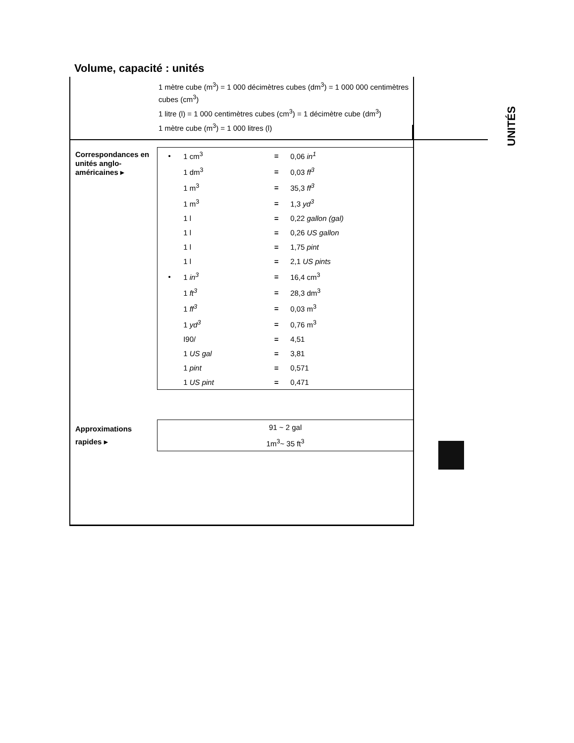Volume, capacité : unités
1 mètre cube (m<sup>3</sup>) = 1 000 décimètres cubes (dm<sup>3</sup>) = 1 000 000 centimètres cubes (cm<sup>3</sup>)
1 litre (l) = 1 000 centimètres cubes (cm<sup>3</sup>) = 1 décimètre cube (dm<sup>3</sup>)
1 mètre cube (m<sup>3</sup>) = 1 000 litres (l)
Correspondances en unités anglo-américaines ▸
| • | 1 cm<sup>3</sup> | = | 0,06 in<sup>1</sup> |
| | 1 dm<sup>3</sup> | = | 0,03 ff<sup>3</sup> |
| | 1 m<sup>3</sup> | = | 35,3 ff<sup>3</sup> |
| | 1 m<sup>3</sup> | = | 1,3 yd<sup>3</sup> |
| | 1 l | = | 0,22 gallon (gal) |
| | 1 l | = | 0,26 US gallon |
| | 1 l | = | 1,75 pint |
| | 1 l | = | 2,1 US pints |
| • | 1 in<sup>3</sup> | = | 16,4 cm<sup>3</sup> |
| | 1 ft<sup>3</sup> | = | 28,3 dm<sup>3</sup> |
| | 1 ff<sup>3</sup> | = | 0,03 m<sup>3</sup> |
| | 1 yd<sup>3</sup> | = | 0,76 m<sup>3</sup> |
| | I90/ | = | 4,51 |
| | 1 US gal | = | 3,81 |
| | 1 pint | = | 0,571 |
| | 1 US pint | = | 0,471 |
Approximations rapides ▸
| 91 ~ 2 gal |
| 1m<sup>3</sup>~ 35 ft<sup>3</sup> |
UNITÉS